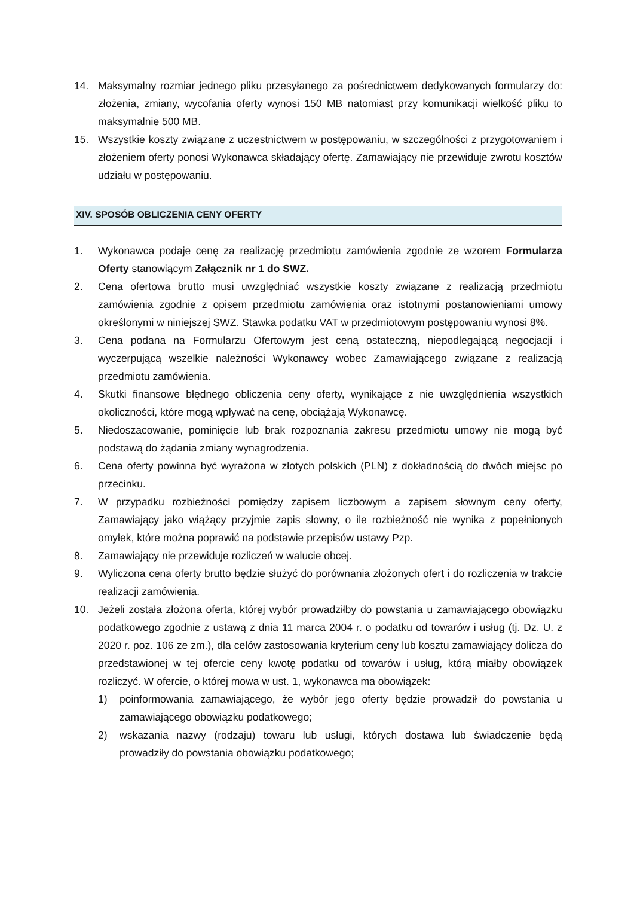14. Maksymalny rozmiar jednego pliku przesyłanego za pośrednictwem dedykowanych formularzy do: złożenia, zmiany, wycofania oferty wynosi 150 MB natomiast przy komunikacji wielkość pliku to maksymalnie 500 MB.
15. Wszystkie koszty związane z uczestnictwem w postępowaniu, w szczególności z przygotowaniem i złożeniem oferty ponosi Wykonawca składający ofertę. Zamawiający nie przewiduje zwrotu kosztów udziału w postępowaniu.
XIV. SPOSÓB OBLICZENIA CENY OFERTY
1. Wykonawca podaje cenę za realizację przedmiotu zamówienia zgodnie ze wzorem Formularza Oferty stanowiącym Załącznik nr 1 do SWZ.
2. Cena ofertowa brutto musi uwzględniać wszystkie koszty związane z realizacją przedmiotu zamówienia zgodnie z opisem przedmiotu zamówienia oraz istotnymi postanowieniami umowy określonymi w niniejszej SWZ. Stawka podatku VAT w przedmiotowym postępowaniu wynosi 8%.
3. Cena podana na Formularzu Ofertowym jest ceną ostateczną, niepodlegającą negocjacji i wyczerpującą wszelkie należności Wykonawcy wobec Zamawiającego związane z realizacją przedmiotu zamówienia.
4. Skutki finansowe błędnego obliczenia ceny oferty, wynikające z nie uwzględnienia wszystkich okoliczności, które mogą wpływać na cenę, obciążają Wykonawcę.
5. Niedoszacowanie, pominięcie lub brak rozpoznania zakresu przedmiotu umowy nie mogą być podstawą do żądania zmiany wynagrodzenia.
6. Cena oferty powinna być wyrażona w złotych polskich (PLN) z dokładnością do dwóch miejsc po przecinku.
7. W przypadku rozbieżności pomiędzy zapisem liczbowym a zapisem słownym ceny oferty, Zamawiający jako wiążący przyjmie zapis słowny, o ile rozbieżność nie wynika z popełnionych omyłek, które można poprawić na podstawie przepisów ustawy Pzp.
8. Zamawiający nie przewiduje rozliczeń w walucie obcej.
9. Wyliczona cena oferty brutto będzie służyć do porównania złożonych ofert i do rozliczenia w trakcie realizacji zamówienia.
10. Jeżeli została złożona oferta, której wybór prowadziłby do powstania u zamawiającego obowiązku podatkowego zgodnie z ustawą z dnia 11 marca 2004 r. o podatku od towarów i usług (tj. Dz. U. z 2020 r. poz. 106 ze zm.), dla celów zastosowania kryterium ceny lub kosztu zamawiający dolicza do przedstawionej w tej ofercie ceny kwotę podatku od towarów i usług, którą miałby obowiązek rozliczyć. W ofercie, o której mowa w ust. 1, wykonawca ma obowiązek:
1) poinformowania zamawiającego, że wybór jego oferty będzie prowadził do powstania u zamawiającego obowiązku podatkowego;
2) wskazania nazwy (rodzaju) towaru lub usługi, których dostawa lub świadczenie będą prowadziły do powstania obowiązku podatkowego;